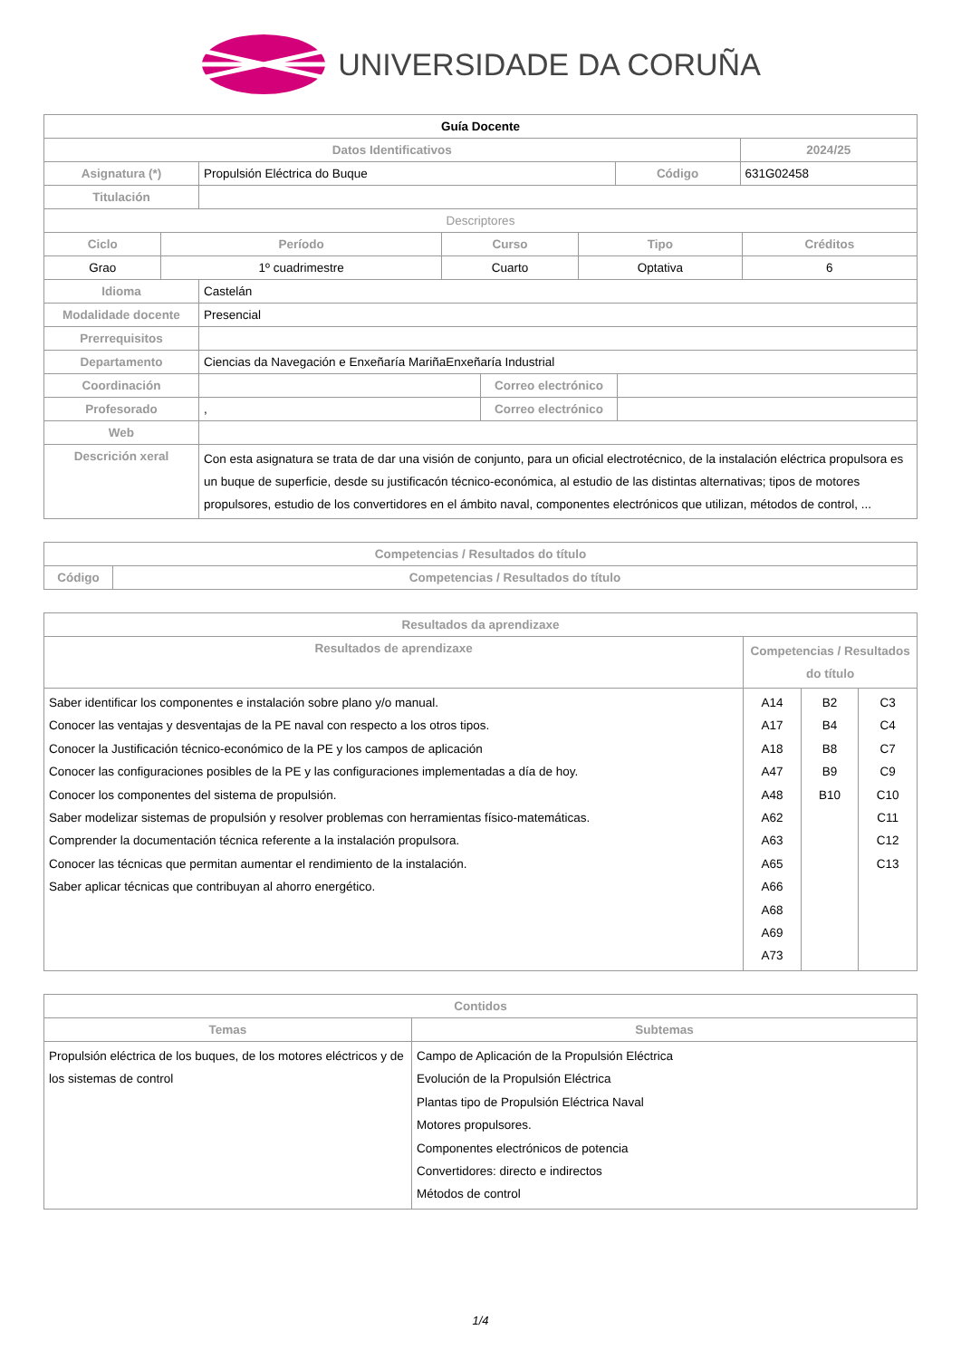UNIVERSIDADE DA CORUÑA
| Guía Docente | | | |
| --- | --- | --- | --- |
| Datos Identificativos | | | 2024/25 |
| Asignatura (*) | Propulsión Eléctrica do Buque | Código | 631G02458 |
| Titulación | | | |
| Descriptores | | | |
| Ciclo | Período | Curso | Tipo | Créditos |
| --- | --- | --- | --- | --- |
| Grao | 1º cuadrimestre | Cuarto | Optativa | 6 |
| Idioma | Castelán | | |
| Modalidade docente | Presencial | | |
| Prerrequisitos | | | |
| Departamento | Ciencias da Navegación e Enxeñaría MariñaEnxeñaría Industrial | | |
| Coordinación | | Correo electrónico | |
| Profesorado | , | Correo electrónico | |
| Web | | | |
| Descrición xeral | Con esta asignatura se trata de dar una visión de conjunto, para un oficial electrotécnico, de la instalación eléctrica propulsora es un buque de superficie, desde su justificacón técnico-económica, al estudio de las distintas alternativas; tipos de motores propulsores, estudio de los convertidores en el ámbito naval, componentes electrónicos que utilizan, métodos de control, ... | | |
| Competencias / Resultados do título | |
| --- | --- |
| Código | Competencias / Resultados do título |
| Resultados da aprendizaxe | | | |
| --- | --- | --- | --- |
| Resultados de aprendizaxe | Competencias / Resultados do título | | |
| Saber identificar los componentes e instalación sobre plano y/o manual. Conocer las ventajas y desventajas de la PE naval con respecto a los otros tipos. Conocer la Justificación técnico-económico de la PE y los campos de aplicación Conocer las configuraciones posibles de la PE y las configuraciones implementadas a día de hoy. Conocer los componentes del sistema de propulsión. Saber modelizar sistemas de propulsión y resolver problemas con herramientas físico-matemáticas. Comprender la documentación técnica referente a la instalación propulsora. Conocer las técnicas que permitan aumentar el rendimiento de la instalación. Saber aplicar técnicas que contribuyan al ahorro energético. | A14 A17 A18 A47 A48 A62 A63 A65 A66 A68 A69 A73 | B2 B4 B8 B9 B10 | C3 C4 C7 C9 C10 C11 C12 C13 |
| Contidos | |
| --- | --- |
| Temas | Subtemas |
| Propulsión eléctrica de los buques, de los motores eléctricos y de los sistemas de control | Campo de Aplicación de la Propulsión Eléctrica Evolución de la Propulsión Eléctrica Plantas tipo de Propulsión Eléctrica Naval Motores propulsores. Componentes electrónicos de potencia Convertidores: directo e indirectos Métodos de control |
1/4